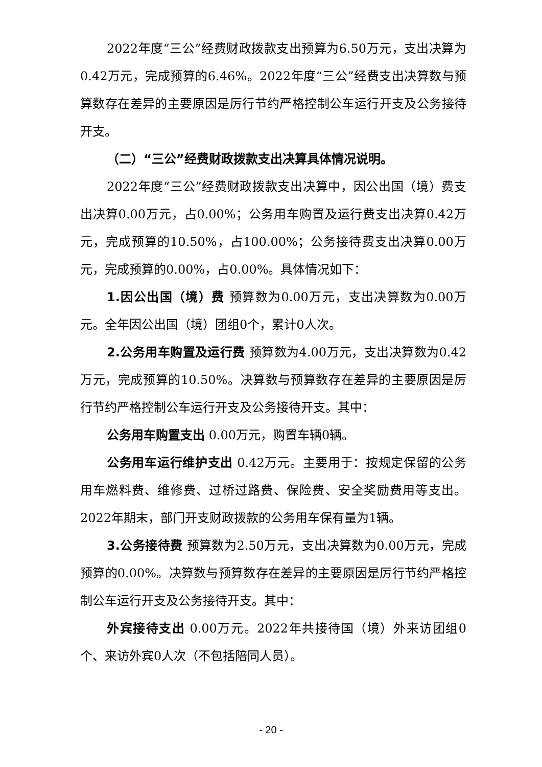2022年度“三公”经费财政拨款支出预算为6.50万元，支出决算为0.42万元，完成预算的6.46%。2022年度“三公”经费支出决算数与预算数存在差异的主要原因是厉行节约严格控制公车运行开支及公务接待开支。
（二）“三公”经费财政拨款支出决算具体情况说明。
2022年度“三公”经费财政拨款支出决算中，因公出国（境）费支出决算0.00万元，占0.00%；公务用车购置及运行费支出决算0.42万元，完成预算的10.50%，占100.00%；公务接待费支出决算0.00万元，完成预算的0.00%，占0.00%。具体情况如下：
1.因公出国（境）费 预算数为0.00万元，支出决算数为0.00万元。全年因公出国（境）团组0个，累计0人次。
2.公务用车购置及运行费 预算数为4.00万元，支出决算数为0.42万元，完成预算的10.50%。决算数与预算数存在差异的主要原因是厉行节约严格控制公车运行开支及公务接待开支。其中：
公务用车购置支出 0.00万元，购置车辆0辆。
公务用车运行维护支出 0.42万元。主要用于：按规定保留的公务用车燃料费、维修费、过桥过路费、保险费、安全奖励费用等支出。2022年期末，部门开支财政拨款的公务用车保有量为1辆。
3.公务接待费 预算数为2.50万元，支出决算数为0.00万元，完成预算的0.00%。决算数与预算数存在差异的主要原因是厉行节约严格控制公车运行开支及公务接待开支。其中：
外宾接待支出 0.00万元。2022年共接待国（境）外来访团组0个、来访外宾0人次（不包括陪同人员）。
- 20 -